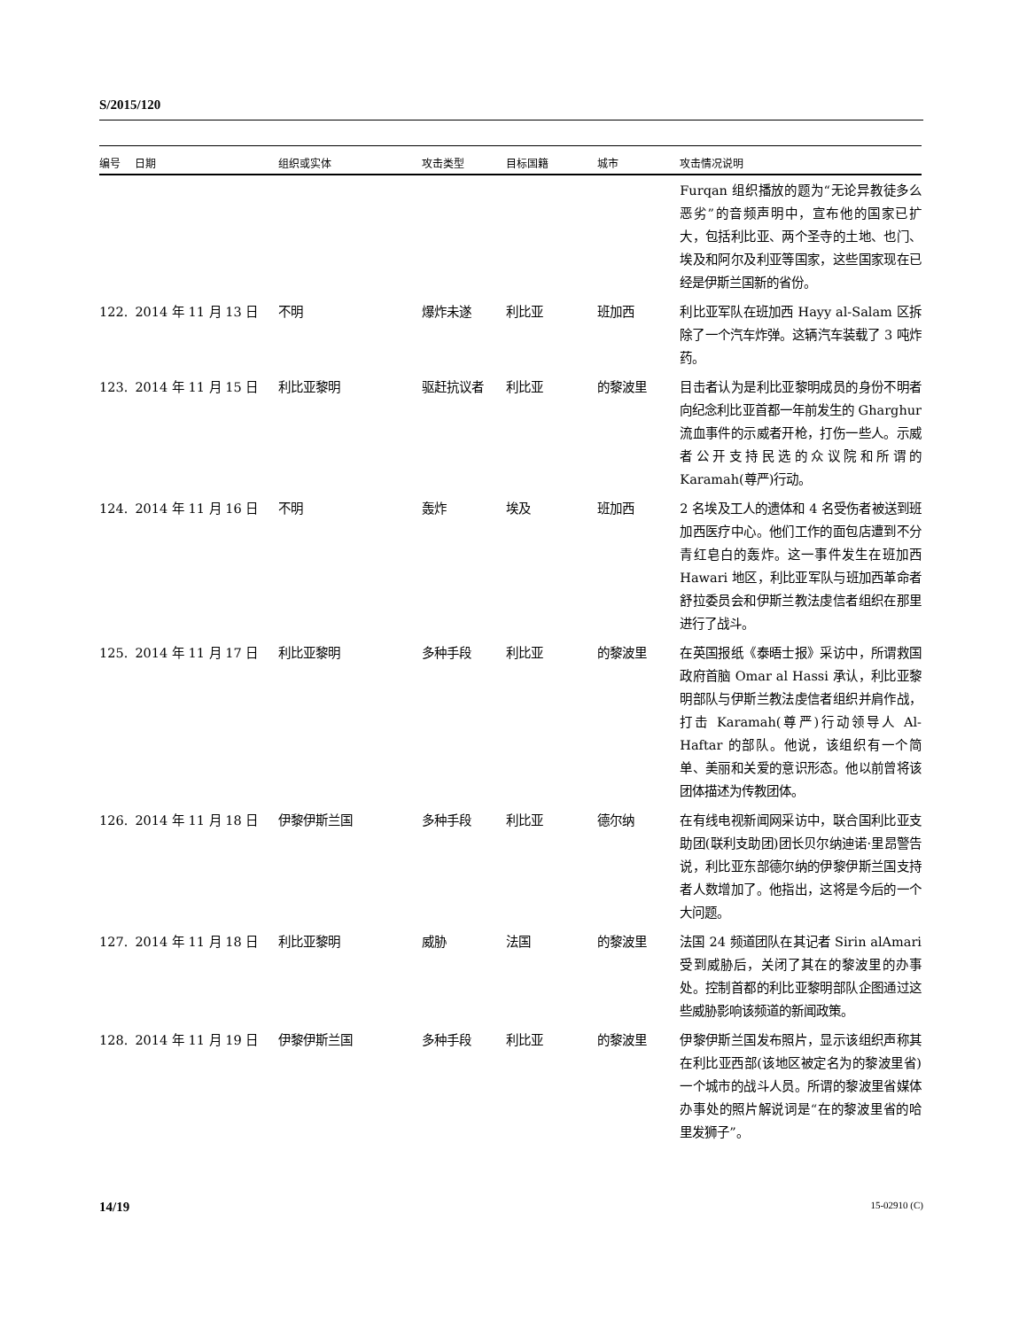S/2015/120
| 编号 | 日期 | 组织或实体 | 攻击类型 | 目标国籍 | 城市 | 攻击情况说明 |
| --- | --- | --- | --- | --- | --- | --- |
| | | | | | | Furqan 组织播放的题为“无论异教徒多么恶劣”的音频声明中，宣布他的国家已扩大，包括利比亚、两个圣寺的土地、也门、埃及和阿尔及利亚等国家，这些国家现在已经是伊斯兰国新的省份。 |
| 122. | 2014 年 11 月 13 日 | 不明 | 爆炸未遂 | 利比亚 | 班加西 | 利比亚军队在班加西 Hayy al-Salam 区拆除了一个汽车炸弹。这辆汽车装载了 3 吨炸药。 |
| 123. | 2014 年 11 月 15 日 | 利比亚黎明 | 驱赶抗议者 | 利比亚 | 的黎波里 | 目击者认为是利比亚黎明成员的身份不明者向纪念利比亚首都一年前发生的 Gharghur 流血事件的示威者开枪，打伤一些人。示威者公开支持民选的众议院和所谓的 Karamah(尊严)行动。 |
| 124. | 2014 年 11 月 16 日 | 不明 | 轰炸 | 埃及 | 班加西 | 2 名埃及工人的遗体和 4 名受伤者被送到班加西医疗中心。他们工作的面包店遭到不分青红皂白的轰炸。这一事件发生在班加西 Hawari 地区，利比亚军队与班加西革命者舒拉委员会和伊斯兰教法虔信者组织在那里进行了战斗。 |
| 125. | 2014 年 11 月 17 日 | 利比亚黎明 | 多种手段 | 利比亚 | 的黎波里 | 在英国报纸《泰晤士报》采访中，所谓救国政府首脑 Omar al Hassi 承认，利比亚黎明部队与伊斯兰教法虔信者组织并肩作战，打击 Karamah(尊严)行动领导人 Al-Haftar 的部队。他说，该组织有一个简单、美丽和关爱的意识形态。他以前曾将该团体描述为传教团体。 |
| 126. | 2014 年 11 月 18 日 | 伊黎伊斯兰国 | 多种手段 | 利比亚 | 德尔纳 | 在有线电视新闻网采访中，联合国利比亚支助团(联利支助团)团长贝尔纳迪诺·里昂警告说，利比亚东部德尔纳的伊黎伊斯兰国支持者人数增加了。他指出，这将是今后的一个大问题。 |
| 127. | 2014 年 11 月 18 日 | 利比亚黎明 | 威胁 | 法国 | 的黎波里 | 法国 24 频道团队在其记者 Sirin alAmari 受到威胁后，关闭了其在的黎波里的办事处。控制首都的利比亚黎明部队企图通过这些威胁影响该频道的新闻政策。 |
| 128. | 2014 年 11 月 19 日 | 伊黎伊斯兰国 | 多种手段 | 利比亚 | 的黎波里 | 伊黎伊斯兰国发布照片，显示该组织声称其在利比亚西部(该地区被定名为的黎波里省)一个城市的战斗人员。所谓的黎波里省媒体办事处的照片解说词是“在的黎波里省的哈里发狮子”。 |
14/19 15-02910 (C)